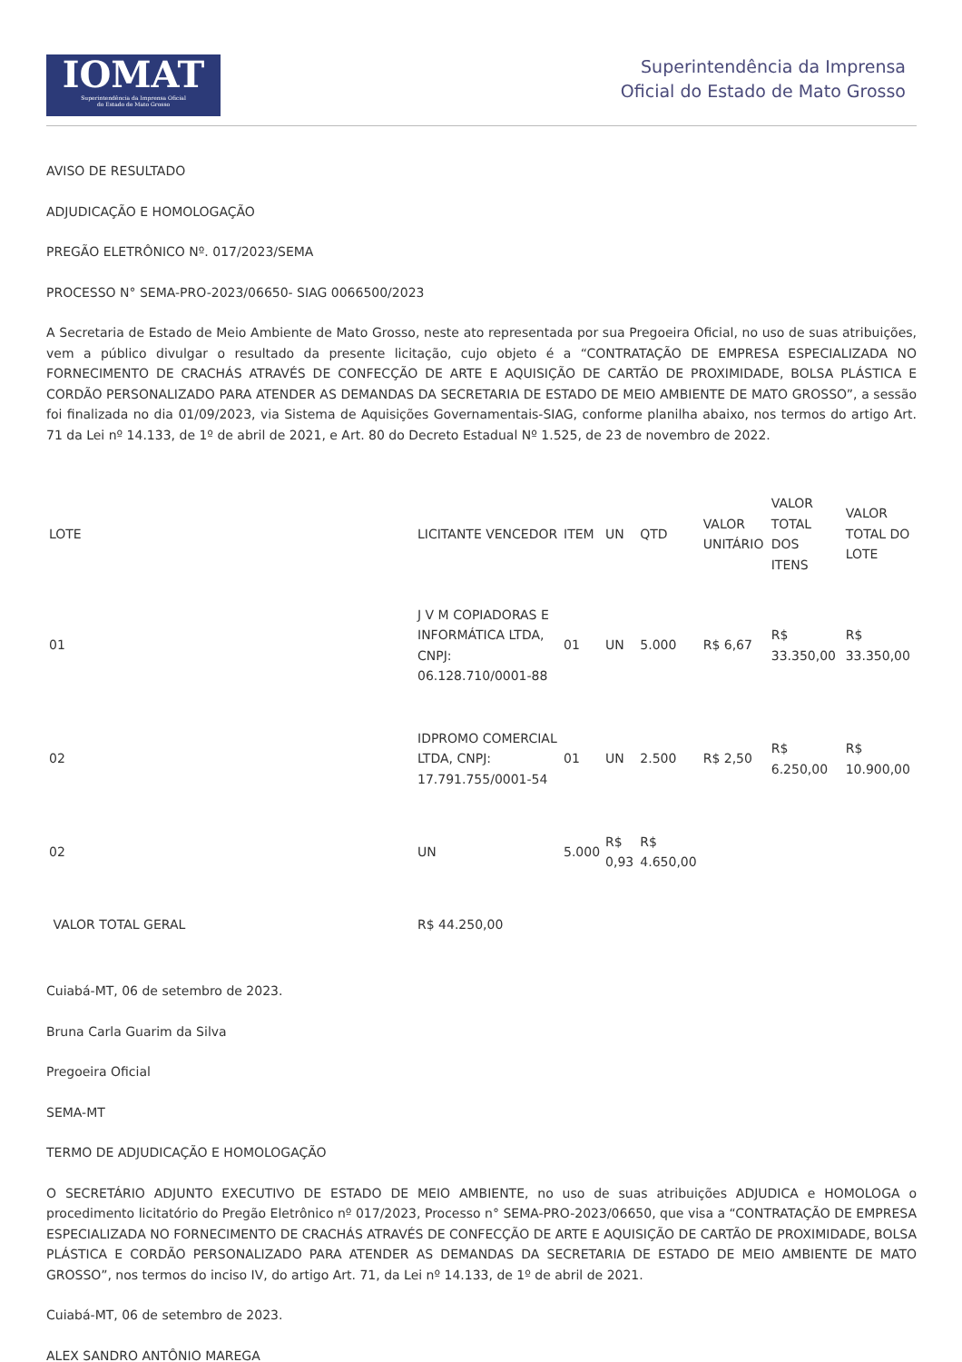IOMAT
Superintendência da Imprensa Oficial
do Estado de Mato Grosso
Superintendência da Imprensa
Oficial do Estado de Mato Grosso
AVISO DE RESULTADO
ADJUDICAÇÃO E HOMOLOGAÇÃO
PREGÃO ELETRÔNICO Nº. 017/2023/SEMA
PROCESSO N° SEMA-PRO-2023/06650- SIAG 0066500/2023
A Secretaria de Estado de Meio Ambiente de Mato Grosso, neste ato representada por sua Pregoeira Oficial, no uso de suas atribuições, vem a público divulgar o resultado da presente licitação, cujo objeto é a “CONTRATAÇÃO DE EMPRESA ESPECIALIZADA NO FORNECIMENTO DE CRACHÁS ATRAVÉS DE CONFECÇÃO DE ARTE E AQUISIÇÃO DE CARTÃO DE PROXIMIDADE, BOLSA PLÁSTICA E CORDÃO PERSONALIZADO PARA ATENDER AS DEMANDAS DA SECRETARIA DE ESTADO DE MEIO AMBIENTE DE MATO GROSSO”, a sessão foi finalizada no dia 01/09/2023, via Sistema de Aquisições Governamentais-SIAG, conforme planilha abaixo, nos termos do artigo Art. 71 da Lei nº 14.133, de 1º de abril de 2021, e Art. 80 do Decreto Estadual Nº 1.525, de 23 de novembro de 2022.
| LOTE | LICITANTE VENCEDOR | ITEM | UN | QTD | VALOR UNITÁRIO | VALOR TOTAL DOS ITENS | VALOR TOTAL DO LOTE |
| 01 | J V M COPIADORAS E INFORMÁTICA LTDA, CNPJ: 06.128.710/0001-88 | 01 | UN | 5.000 | R$ 6,67 | R$ 33.350,00 | R$ 33.350,00 |
| 02 | IDPROMO COMERCIAL LTDA, CNPJ: 17.791.755/0001-54 | 01 | UN | 2.500 | R$ 2,50 | R$ 6.250,00 | R$ 10.900,00 |
| 02 | UN | 5.000 | R$ 0,93 | R$ 4.650,00 | | | |
| VALOR TOTAL GERAL | R$ 44.250,00 | | | | | | |
Cuiabá-MT, 06 de setembro de 2023.
Bruna Carla Guarim da Silva
Pregoeira Oficial
SEMA-MT
TERMO DE ADJUDICAÇÃO E HOMOLOGAÇÃO
O SECRETÁRIO ADJUNTO EXECUTIVO DE ESTADO DE MEIO AMBIENTE, no uso de suas atribuições ADJUDICA e HOMOLOGA o procedimento licitatório do Pregão Eletrônico nº 017/2023, Processo n° SEMA-PRO-2023/06650, que visa a “CONTRATAÇÃO DE EMPRESA ESPECIALIZADA NO FORNECIMENTO DE CRACHÁS ATRAVÉS DE CONFECÇÃO DE ARTE E AQUISIÇÃO DE CARTÃO DE PROXIMIDADE, BOLSA PLÁSTICA E CORDÃO PERSONALIZADO PARA ATENDER AS DEMANDAS DA SECRETARIA DE ESTADO DE MEIO AMBIENTE DE MATO GROSSO”, nos termos do inciso IV, do artigo Art. 71, da Lei nº 14.133, de 1º de abril de 2021.
Cuiabá-MT, 06 de setembro de 2023.
ALEX SANDRO ANTÔNIO MAREGA